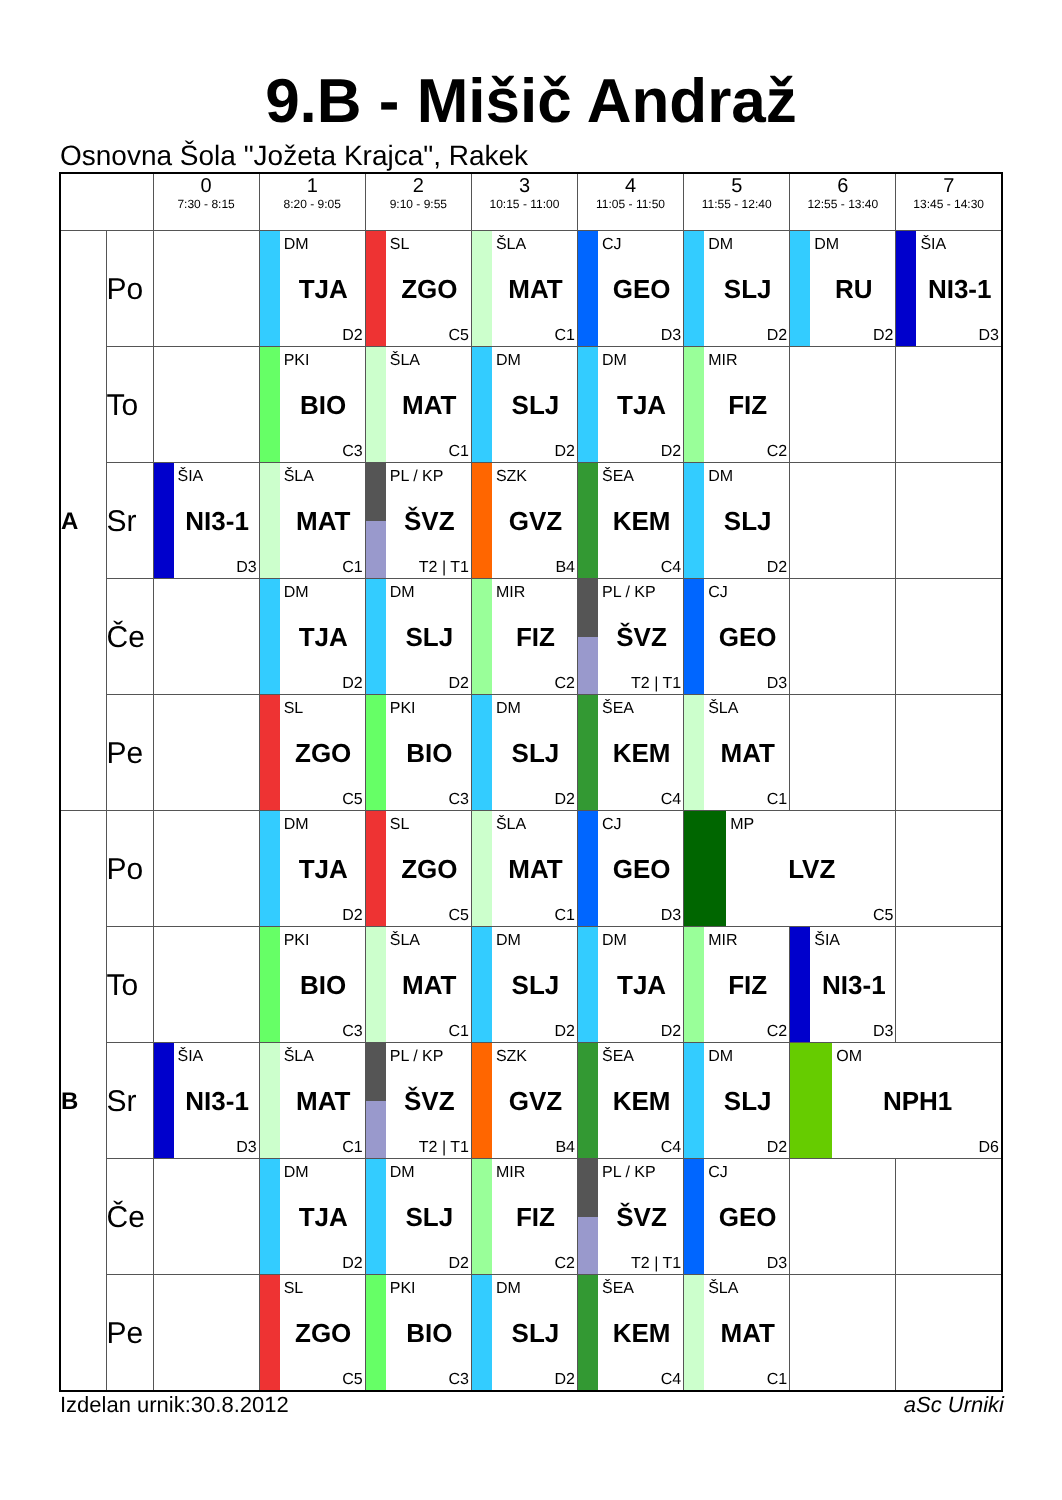9.B - Mišič Andraž
Osnovna Šola "Jožeta Krajca", Rakek
| | | 0 7:30 - 8:15 | 1 8:20 - 9:05 | 2 9:10 - 9:55 | 3 10:15 - 11:00 | 4 11:05 - 11:50 | 5 11:55 - 12:40 | 6 12:55 - 13:40 | 7 13:45 - 14:30 |
| --- | --- | --- | --- | --- | --- | --- | --- | --- | --- |
| A | Po | | DM TJA D2 | SL ZGO C5 | ŠLA MAT C1 | CJ GEO D3 | DM SLJ D2 | DM RU D2 | ŠIA NI3-1 D3 |
| | To | | PKI BIO C3 | ŠLA MAT C1 | DM SLJ D2 | DM TJA D2 | MIR FIZ C2 | | |
| | Sr | ŠIA NI3-1 D3 | ŠLA MAT C1 | PL / KP ŠVZ T2 / T1 | SZK GVZ B4 | ŠEA KEM C4 | DM SLJ D2 | | |
| | Če | | DM TJA D2 | DM SLJ D2 | MIR FIZ C2 | PL / KP ŠVZ T2 / T1 | CJ GEO D3 | | |
| | Pe | | SL ZGO C5 | PKI BIO C3 | DM SLJ D2 | ŠEA KEM C4 | ŠLA MAT C1 | | |
| B | Po | | DM TJA D2 | SL ZGO C5 | ŠLA MAT C1 | CJ GEO D3 | MP LVZ C5 | | |
| | To | | PKI BIO C3 | ŠLA MAT C1 | DM SLJ D2 | DM TJA D2 | MIR FIZ C2 | ŠIA NI3-1 D3 | |
| | Sr | ŠIA NI3-1 D3 | ŠLA MAT C1 | PL / KP ŠVZ T2 / T1 | SZK GVZ B4 | ŠEA KEM C4 | DM SLJ D2 | OM NPH1 D6 | |
| | Če | | DM TJA D2 | DM SLJ D2 | MIR FIZ C2 | PL / KP ŠVZ T2 / T1 | CJ GEO D3 | | |
| | Pe | | SL ZGO C5 | PKI BIO C3 | DM SLJ D2 | ŠEA KEM C4 | ŠLA MAT C1 | | |
Izdelan urnik:30.8.2012 aSc Urniki